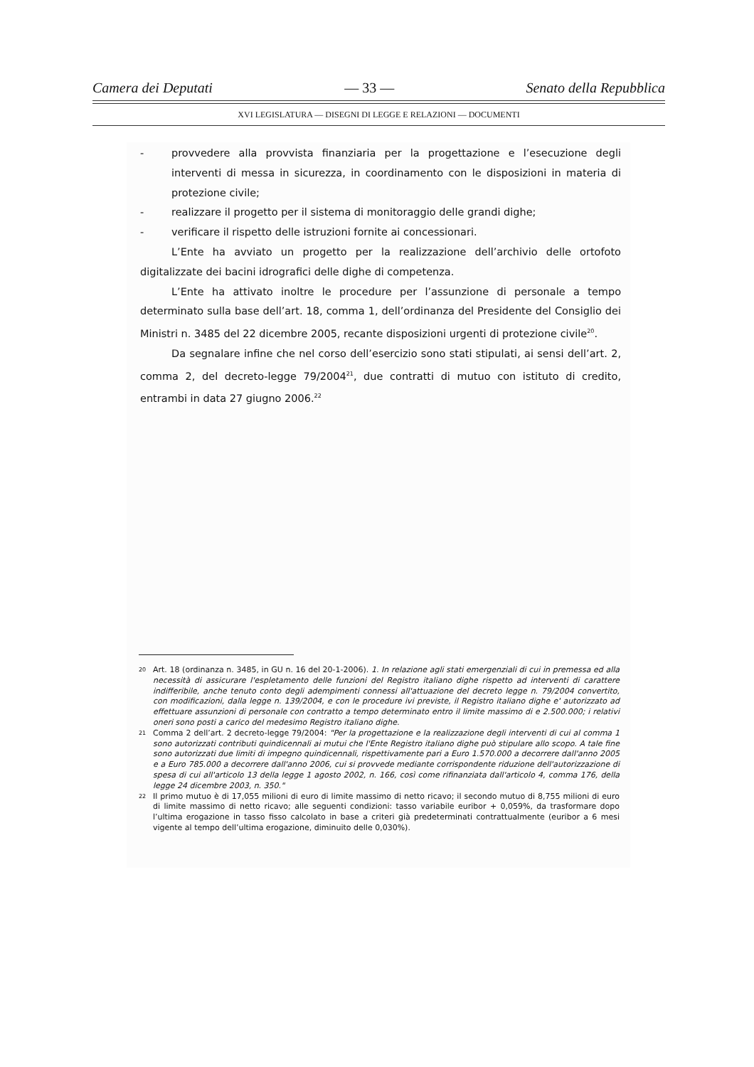Camera dei Deputati — 33 — Senato della Repubblica
XVI LEGISLATURA — DISEGNI DI LEGGE E RELAZIONI — DOCUMENTI
- provvedere alla provvista finanziaria per la progettazione e l’esecuzione degli interventi di messa in sicurezza, in coordinamento con le disposizioni in materia di protezione civile;
- realizzare il progetto per il sistema di monitoraggio delle grandi dighe;
- verificare il rispetto delle istruzioni fornite ai concessionari.
L’Ente ha avviato un progetto per la realizzazione dell’archivio delle ortofoto digitalizzate dei bacini idrografici delle dighe di competenza.
L’Ente ha attivato inoltre le procedure per l’assunzione di personale a tempo determinato sulla base dell’art. 18, comma 1, dell’ordinanza del Presidente del Consiglio dei Ministri n. 3485 del 22 dicembre 2005, recante disposizioni urgenti di protezione civile<sup>20</sup>.
Da segnalare infine che nel corso dell’esercizio sono stati stipulati, ai sensi dell’art. 2, comma 2, del decreto-legge 79/2004<sup>21</sup>, due contratti di mutuo con istituto di credito, entrambi in data 27 giugno 2006.<sup>22</sup>
20 Art. 18 (ordinanza n. 3485, in GU n. 16 del 20-1-2006). 1. In relazione agli stati emergenziali di cui in premessa ed alla necessità di assicurare l'espletamento delle funzioni del Registro italiano dighe rispetto ad interventi di carattere indifferibile, anche tenuto conto degli adempimenti connessi all'attuazione del decreto legge n. 79/2004 convertito, con modificazioni, dalla legge n. 139/2004, e con le procedure ivi previste, il Registro italiano dighe e' autorizzato ad effettuare assunzioni di personale con contratto a tempo determinato entro il limite massimo di e 2.500.000; i relativi oneri sono posti a carico del medesimo Registro italiano dighe.
21 Comma 2 dell’art. 2 decreto-legge 79/2004: "Per la progettazione e la realizzazione degli interventi di cui al comma 1 sono autorizzati contributi quindicennali ai mutui che l'Ente Registro italiano dighe può stipulare allo scopo. A tale fine sono autorizzati due limiti di impegno quindicennali, rispettivamente pari a Euro 1.570.000 a decorrere dall'anno 2005 e a Euro 785.000 a decorrere dall'anno 2006, cui si provvede mediante corrispondente riduzione dell'autorizzazione di spesa di cui all'articolo 13 della legge 1 agosto 2002, n. 166, così come rifinanziata dall'articolo 4, comma 176, della legge 24 dicembre 2003, n. 350."
22 Il primo mutuo è di 17,055 milioni di euro di limite massimo di netto ricavo; il secondo mutuo di 8,755 milioni di euro di limite massimo di netto ricavo; alle seguenti condizioni: tasso variabile euribor + 0,059%, da trasformare dopo l’ultima erogazione in tasso fisso calcolato in base a criteri già predeterminati contrattualmente (euribor a 6 mesi vigente al tempo dell’ultima erogazione, diminuito delle 0,030%).